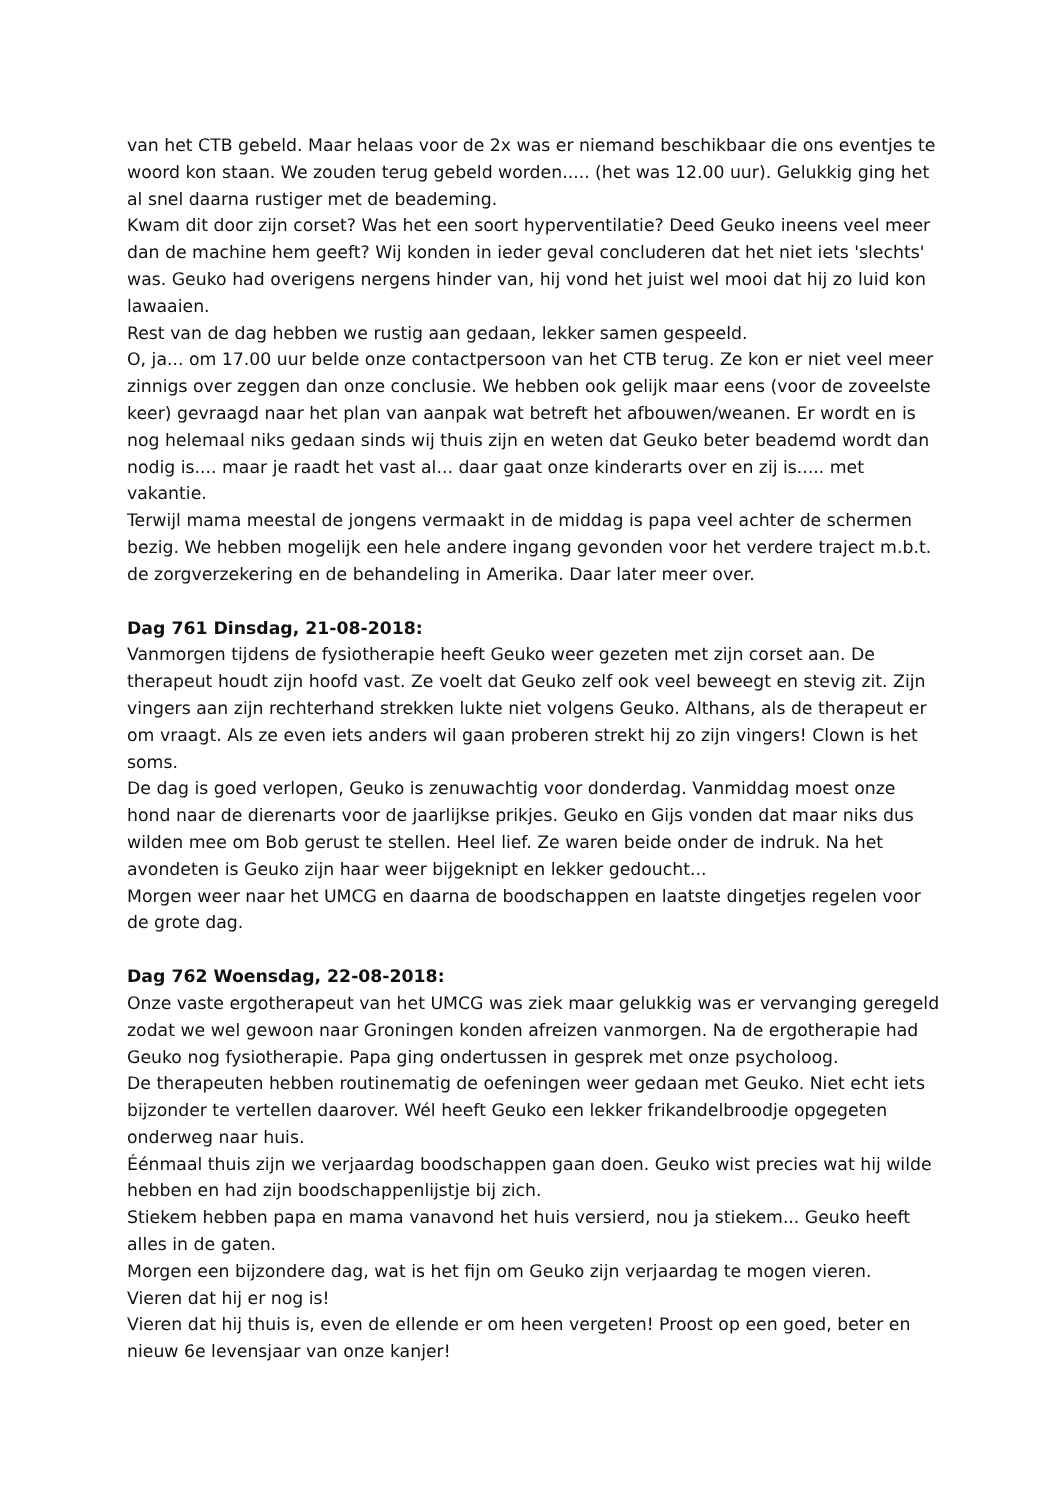van het CTB gebeld. Maar helaas voor de 2x was er niemand beschikbaar die ons eventjes te woord kon staan. We zouden terug gebeld worden..... (het was 12.00 uur). Gelukkig ging het al snel daarna rustiger met de beademing.
Kwam dit door zijn corset? Was het een soort hyperventilatie? Deed Geuko ineens veel meer dan de machine hem geeft? Wij konden in ieder geval concluderen dat het niet iets 'slechts' was. Geuko had overigens nergens hinder van, hij vond het juist wel mooi dat hij zo luid kon lawaaien.
Rest van de dag hebben we rustig aan gedaan, lekker samen gespeeld.
O, ja... om 17.00 uur belde onze contactpersoon van het CTB terug. Ze kon er niet veel meer zinnigs over zeggen dan onze conclusie. We hebben ook gelijk maar eens (voor de zoveelste keer) gevraagd naar het plan van aanpak wat betreft het afbouwen/weanen. Er wordt en is nog helemaal niks gedaan sinds wij thuis zijn en weten dat Geuko beter beademd wordt dan nodig is.... maar je raadt het vast al... daar gaat onze kinderarts over en zij is..... met vakantie.
Terwijl mama meestal de jongens vermaakt in de middag is papa veel achter de schermen bezig. We hebben mogelijk een hele andere ingang gevonden voor het verdere traject m.b.t. de zorgverzekering en de behandeling in Amerika. Daar later meer over.
Dag 761 Dinsdag, 21-08-2018:
Vanmorgen tijdens de fysiotherapie heeft Geuko weer gezeten met zijn corset aan. De therapeut houdt zijn hoofd vast. Ze voelt dat Geuko zelf ook veel beweegt en stevig zit. Zijn vingers aan zijn rechterhand strekken lukte niet volgens Geuko. Althans, als de therapeut er om vraagt. Als ze even iets anders wil gaan proberen strekt hij zo zijn vingers! Clown is het soms.
De dag is goed verlopen, Geuko is zenuwachtig voor donderdag. Vanmiddag moest onze hond naar de dierenarts voor de jaarlijkse prikjes. Geuko en Gijs vonden dat maar niks dus wilden mee om Bob gerust te stellen. Heel lief. Ze waren beide onder de indruk. Na het avondeten is Geuko zijn haar weer bijgeknipt en lekker gedoucht...
Morgen weer naar het UMCG en daarna de boodschappen en laatste dingetjes regelen voor de grote dag.
Dag 762 Woensdag, 22-08-2018:
Onze vaste ergotherapeut van het UMCG was ziek maar gelukkig was er vervanging geregeld zodat we wel gewoon naar Groningen konden afreizen vanmorgen. Na de ergotherapie had Geuko nog fysiotherapie. Papa ging ondertussen in gesprek met onze psycholoog.
De therapeuten hebben routinematig de oefeningen weer gedaan met Geuko. Niet echt iets bijzonder te vertellen daarover. Wél heeft Geuko een lekker frikandelbroodje opgegeten onderweg naar huis.
Éénmaal thuis zijn we verjaardag boodschappen gaan doen. Geuko wist precies wat hij wilde hebben en had zijn boodschappenlijstje bij zich.
Stiekem hebben papa en mama vanavond het huis versierd, nou ja stiekem... Geuko heeft alles in de gaten.
Morgen een bijzondere dag, wat is het fijn om Geuko zijn verjaardag te mogen vieren.
Vieren dat hij er nog is!
Vieren dat hij thuis is, even de ellende er om heen vergeten! Proost op een goed, beter en nieuw 6e levensjaar van onze kanjer!